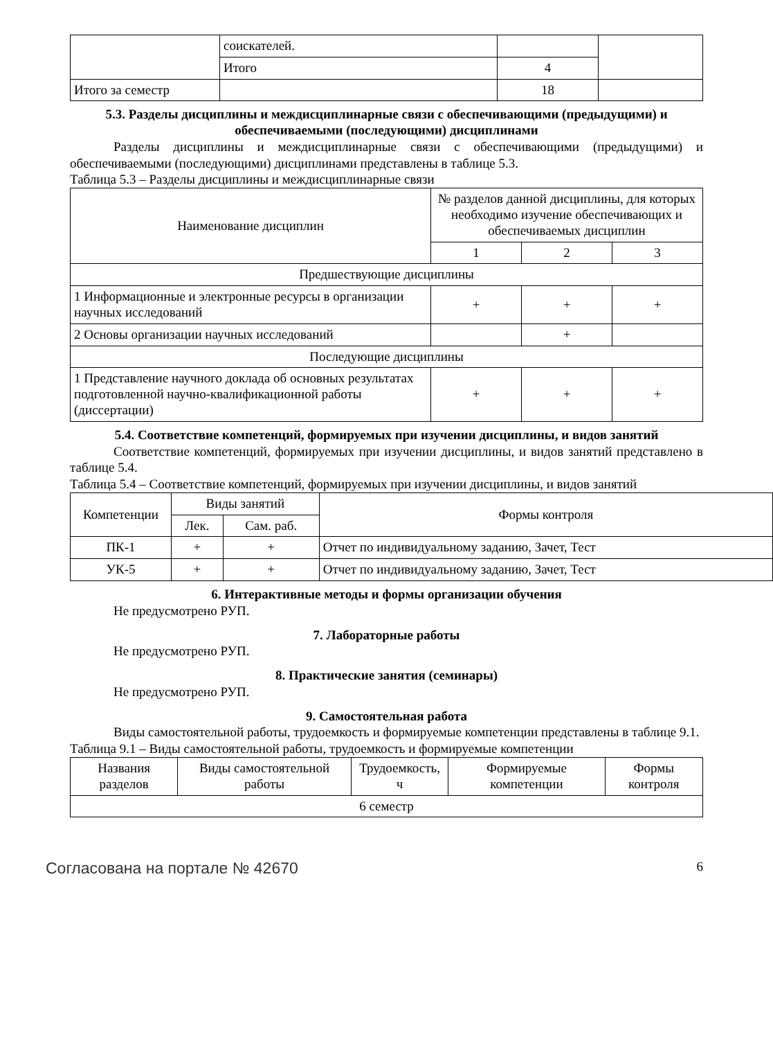| | соискателей. | | |
| | Итого | 4 | |
| Итого за семестр | | 18 | |
5.3. Разделы дисциплины и междисциплинарные связи с обеспечивающими (предыдущими) и обеспечиваемыми (последующими) дисциплинами
Разделы дисциплины и междисциплинарные связи с обеспечивающими (предыдущими) и обеспечиваемыми (последующими) дисциплинами представлены в таблице 5.3.
Таблица 5.3 – Разделы дисциплины и междисциплинарные связи
| Наименование дисциплин | № разделов данной дисциплины, для которых необходимо изучение обеспечивающих и обеспечиваемых дисциплин | | |
| --- | --- | --- | --- |
| | 1 | 2 | 3 |
| Предшествующие дисциплины | | | |
| 1 Информационные и электронные ресурсы в организации научных исследований | + | + | + |
| 2 Основы организации научных исследований | | + | |
| Последующие дисциплины | | | |
| 1 Представление научного доклада об основных результатах подготовленной научно-квалификационной работы (диссертации) | + | + | + |
5.4. Соответствие компетенций, формируемых при изучении дисциплины, и видов занятий
Соответствие компетенций, формируемых при изучении дисциплины, и видов занятий представлено в таблице 5.4.
Таблица 5.4 – Соответствие компетенций, формируемых при изучении дисциплины, и видов занятий
| Компетенции | Виды занятий | | Формы контроля |
| --- | --- | --- | --- |
| | Лек. | Сам. раб. | |
| ПК-1 | + | + | Отчет по индивидуальному заданию, Зачет, Тест |
| УК-5 | + | + | Отчет по индивидуальному заданию, Зачет, Тест |
6. Интерактивные методы и формы организации обучения
Не предусмотрено РУП.
7. Лабораторные работы
Не предусмотрено РУП.
8. Практические занятия (семинары)
Не предусмотрено РУП.
9. Самостоятельная работа
Виды самостоятельной работы, трудоемкость и формируемые компетенции представлены в таблице 9.1.
Таблица 9.1 – Виды самостоятельной работы, трудоемкость и формируемые компетенции
| Названия разделов | Виды самостоятельной работы | Трудоемкость, ч | Формируемые компетенции | Формы контроля |
| --- | --- | --- | --- | --- |
| 6 семестр | | | | |
Согласована на портале № 42670 6